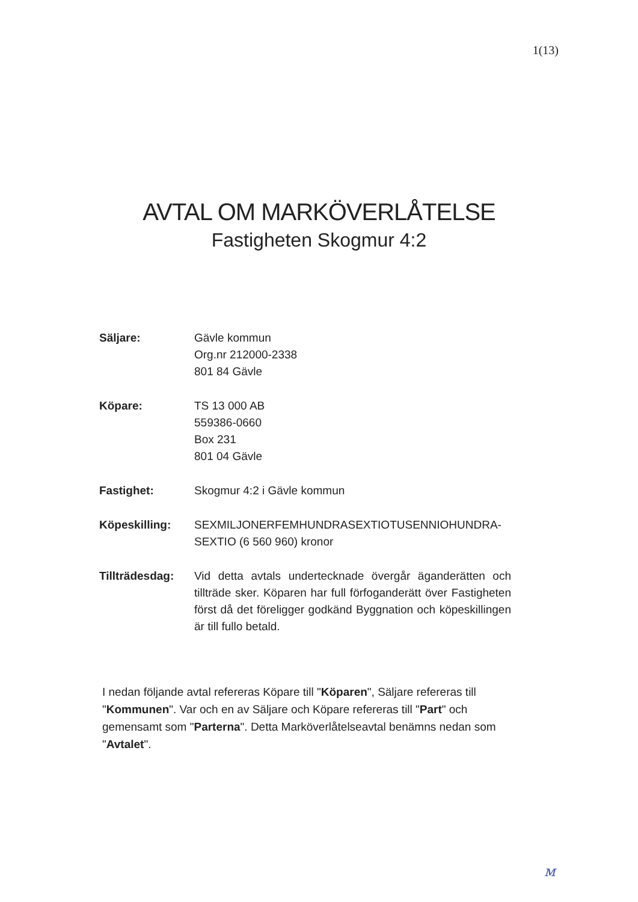1(13)
AVTAL OM MARKÖVERLÅTELSE
Fastigheten Skogmur 4:2
Säljare: Gävle kommun
Org.nr 212000-2338
801 84 Gävle
Köpare: TS 13 000 AB
559386-0660
Box 231
801 04 Gävle
Fastighet: Skogmur 4:2 i Gävle kommun
Köpeskilling: SEXMILJONERFEMHUNDRASEXTIOTUSENNIOHUNDRA-
SEXTIO (6 560 960) kronor
Tillträdesdag:
Vid detta avtals undertecknade övergår äganderätten och tillträde sker. Köparen har full förfoganderätt över Fastigheten först då det föreligger godkänd Byggnation och köpeskillingen är till fullo betald.
I nedan följande avtal refereras Köpare till "Köparen", Säljare refereras till "Kommunen". Var och en av Säljare och Köpare refereras till "Part" och gemensamt som "Parterna". Detta Marköverlåtelseavtal benämns nedan som "Avtalet".
м